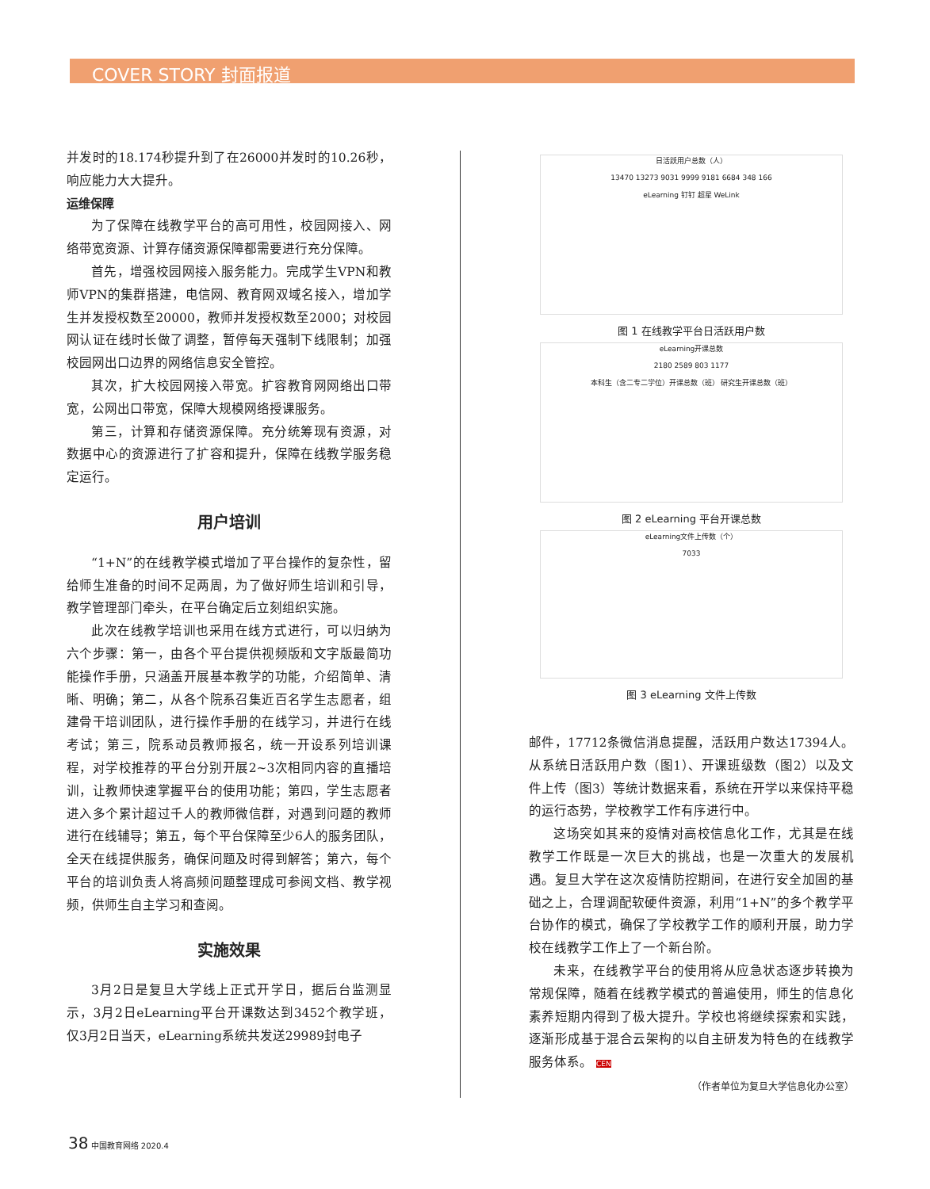COVER STORY 封面报道
并发时的18.174秒提升到了在26000并发时的10.26秒，响应能力大大提升。
运维保障
为了保障在线教学平台的高可用性，校园网接入、网络带宽资源、计算存储资源保障都需要进行充分保障。
首先，增强校园网接入服务能力。完成学生VPN和教师VPN的集群搭建，电信网、教育网双域名接入，增加学生并发授权数至20000，教师并发授权数至2000；对校园网认证在线时长做了调整，暂停每天强制下线限制；加强校园网出口边界的网络信息安全管控。
其次，扩大校园网接入带宽。扩容教育网网络出口带宽，公网出口带宽，保障大规模网络授课服务。
第三，计算和存储资源保障。充分统筹现有资源，对数据中心的资源进行了扩容和提升，保障在线教学服务稳定运行。
用户培训
“1+N”的在线教学模式增加了平台操作的复杂性，留给师生准备的时间不足两周，为了做好师生培训和引导，教学管理部门牵头，在平台确定后立刻组织实施。
此次在线教学培训也采用在线方式进行，可以归纳为六个步骤：第一，由各个平台提供视频版和文字版最简功能操作手册，只涵盖开展基本教学的功能，介绍简单、清晰、明确；第二，从各个院系召集近百名学生志愿者，组建骨干培训团队，进行操作手册的在线学习，并进行在线考试；第三，院系动员教师报名，统一开设系列培训课程，对学校推荐的平台分别开展2~3次相同内容的直播培训，让教师快速掌握平台的使用功能；第四，学生志愿者进入多个累计超过千人的教师微信群，对遇到问题的教师进行在线辅导；第五，每个平台保障至少6人的服务团队，全天在线提供服务，确保问题及时得到解答；第六，每个平台的培训负责人将高频问题整理成可参阅文档、教学视频，供师生自主学习和查阅。
实施效果
3月2日是复旦大学线上正式开学日，据后台监测显示，3月2日eLearning平台开课数达到3452个教学班，仅3月2日当天，eLearning系统共发送29989封电子
日活跃用户总数（人）
13470 13273 9031 9999 9181 6684 348 166
eLearning 钉钉 超星 WeLink
图 1 在线教学平台日活跃用户数
eLearning开课总数
2180 2589 803 1177
本科生（含二专二学位）开课总数（班） 研究生开课总数（班）
图 2 eLearning 平台开课总数
eLearning文件上传数（个）
7033
图 3 eLearning 文件上传数
邮件，17712条微信消息提醒，活跃用户数达17394人。从系统日活跃用户数（图1）、开课班级数（图2）以及文件上传（图3）等统计数据来看，系统在开学以来保持平稳的运行态势，学校教学工作有序进行中。
这场突如其来的疫情对高校信息化工作，尤其是在线教学工作既是一次巨大的挑战，也是一次重大的发展机遇。复旦大学在这次疫情防控期间，在进行安全加固的基础之上，合理调配软硬件资源，利用“1+N”的多个教学平台协作的模式，确保了学校教学工作的顺利开展，助力学校在线教学工作上了一个新台阶。
未来，在线教学平台的使用将从应急状态逐步转换为常规保障，随着在线教学模式的普遍使用，师生的信息化素养短期内得到了极大提升。学校也将继续探索和实践，逐渐形成基于混合云架构的以自主研发为特色的在线教学服务体系。 CEN
（作者单位为复旦大学信息化办公室）
38 中国教育网络 2020.4